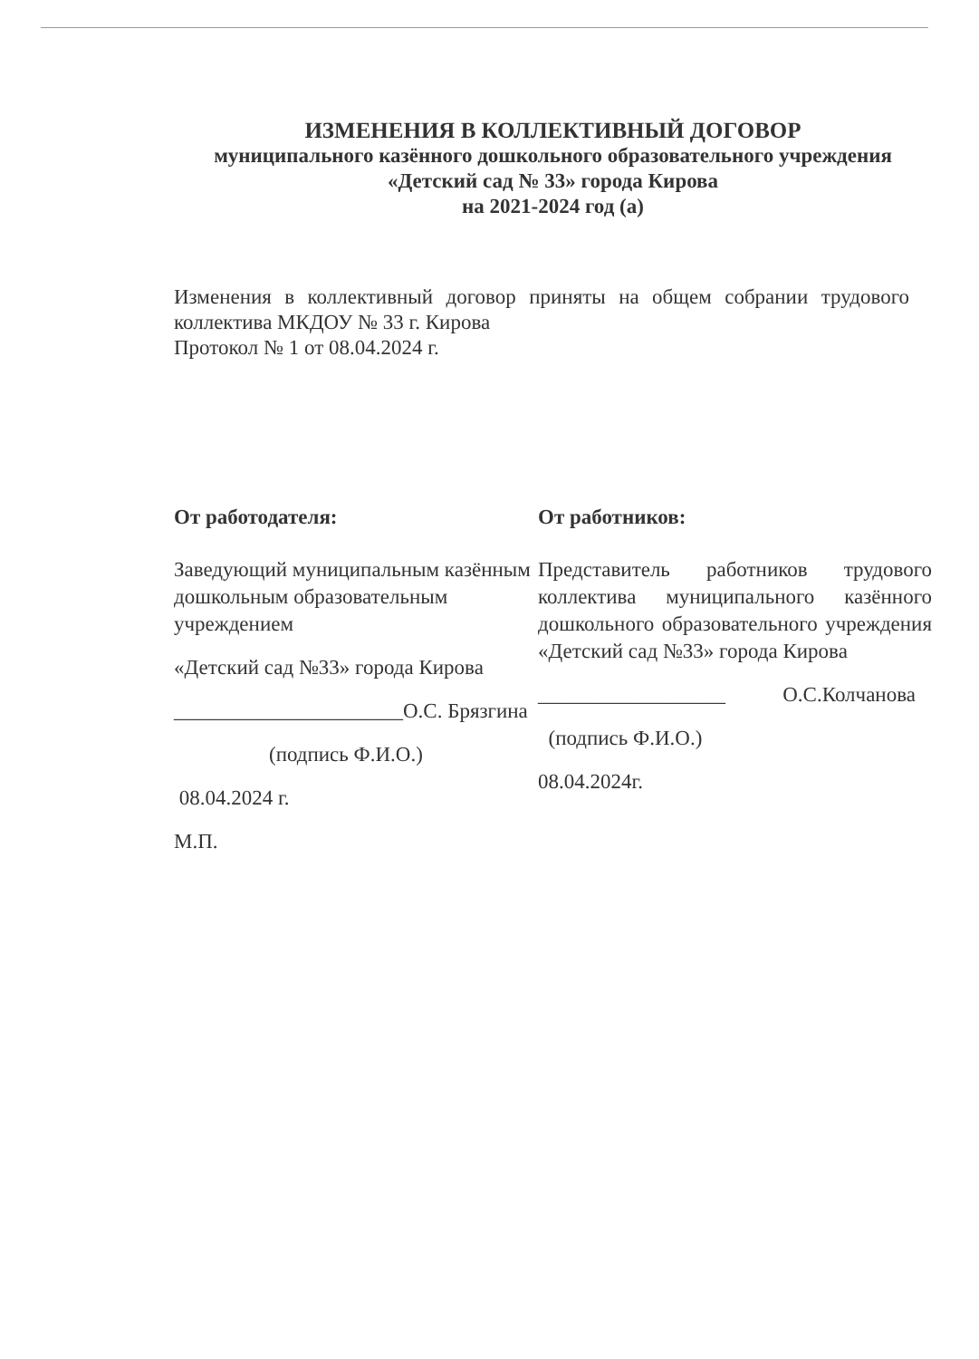ИЗМЕНЕНИЯ В КОЛЛЕКТИВНЫЙ ДОГОВОР
муниципального казённого дошкольного образовательного учреждения
«Детский сад № 33» города Кирова
на 2021-2024 год (а)
Изменения в коллективный договор приняты на общем собрании трудового коллектива МКДОУ № 33 г. Кирова
Протокол № 1 от 08.04.2024 г.
От работодателя:
Заведующий муниципальным казённым дошкольным образовательным учреждением
«Детский сад №33» города Кирова
______________________О.С. Брязгина
(подпись Ф.И.О.)
08.04.2024 г.
М.П.
От работников:
Представитель работников трудового коллектива муниципального казённого дошкольного образовательного учреждения «Детский сад №33» города Кирова
__________________ О.С.Колчанова
(подпись Ф.И.О.)
08.04.2024г.